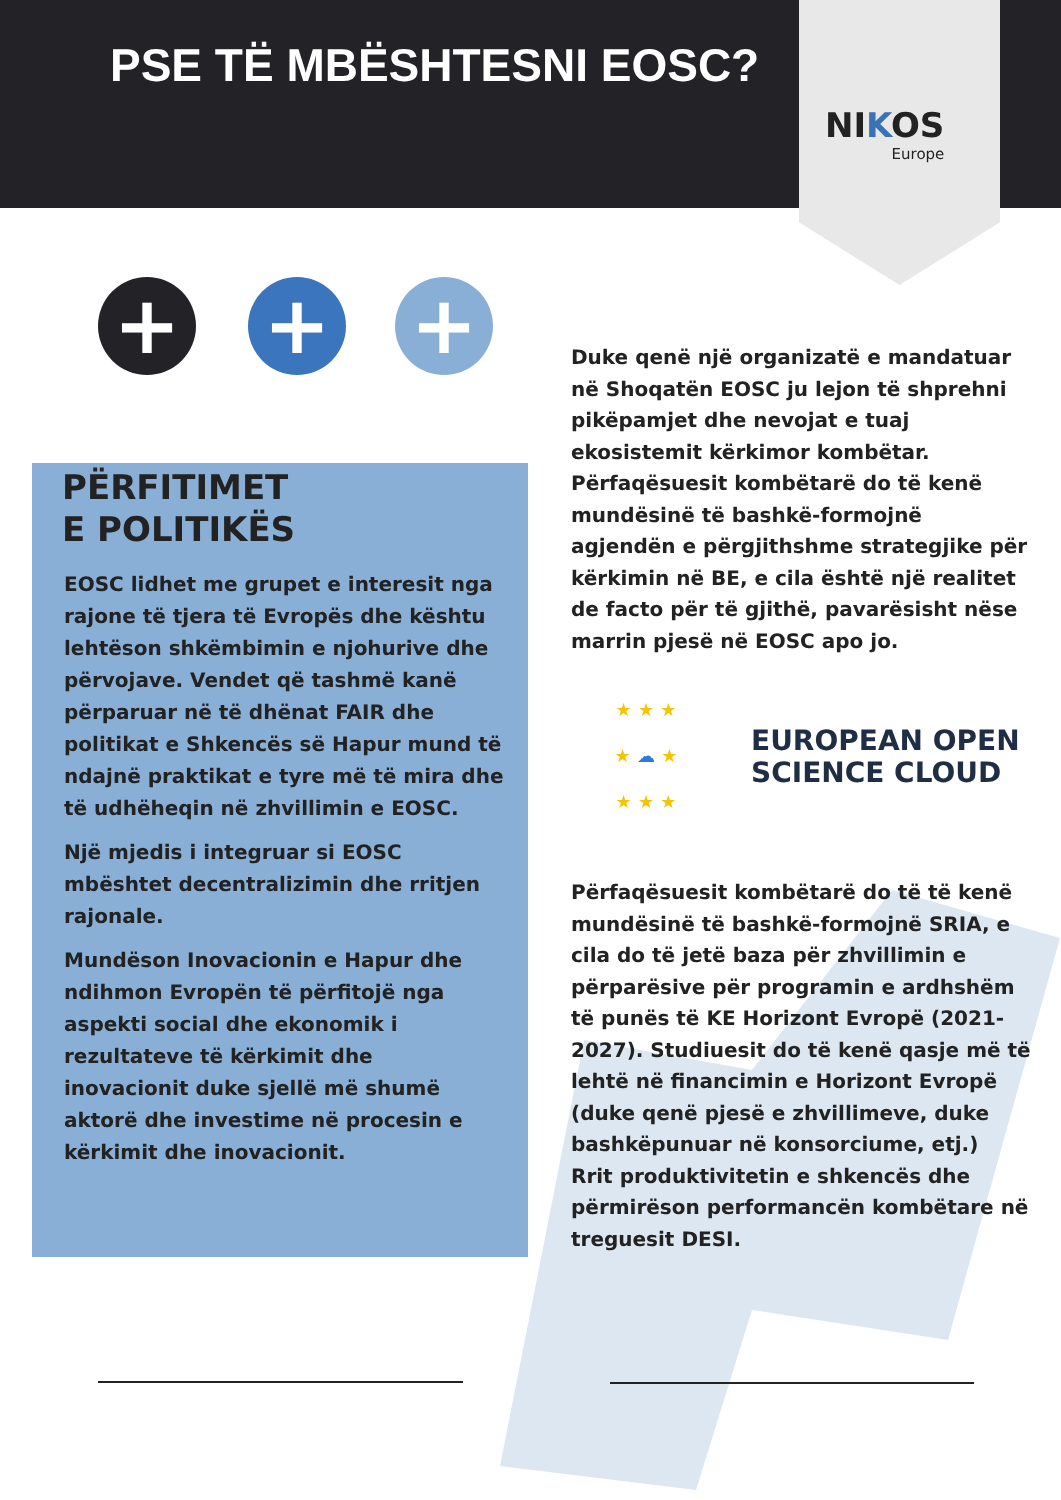PSE TË MBËSHTESNI EOSC?
NIKOS
Europe
+ + +
PËRFITIMET
E POLITIKËS
EOSC lidhet me grupet e interesit nga rajone të tjera të Evropës dhe kështu lehtëson shkëmbimin e njohurive dhe përvojave. Vendet që tashmë kanë përparuar në të dhënat FAIR dhe politikat e Shkencës së Hapur mund të ndajnë praktikat e tyre më të mira dhe të udhëheqin në zhvillimin e EOSC.
Një mjedis i integruar si EOSC mbështet decentralizimin dhe rritjen rajonale.
Mundëson Inovacionin e Hapur dhe ndihmon Evropën të përfitojë nga aspekti social dhe ekonomik i rezultateve të kërkimit dhe inovacionit duke sjellë më shumë aktorë dhe investime në procesin e kërkimit dhe inovacionit.
Duke qenë një organizatë e mandatuar në Shoqatën EOSC ju lejon të shprehni pikëpamjet dhe nevojat e tuaj ekosistemit kërkimor kombëtar.
Përfaqësuesit kombëtarë do të kenë mundësinë të bashkë-formojnë agjendën e përgjithshme strategjike për kërkimin në BE, e cila është një realitet de facto për të gjithë, pavarësisht nëse marrin pjesë në EOSC apo jo.
★ ★ ★
★ ☁ ★
★ ★ ★
EUROPEAN OPEN
SCIENCE CLOUD
Përfaqësuesit kombëtarë do të të kenë mundësinë të bashkë-formojnë SRIA, e cila do të jetë baza për zhvillimin e përparësive për programin e ardhshëm të punës të KE Horizont Evropë (2021-2027). Studiuesit do të kenë qasje më të lehtë në financimin e Horizont Evropë (duke qenë pjesë e zhvillimeve, duke bashkëpunuar në konsorciume, etj.)
Rrit produktivitetin e shkencës dhe përmirëson performancën kombëtare në treguesit DESI.